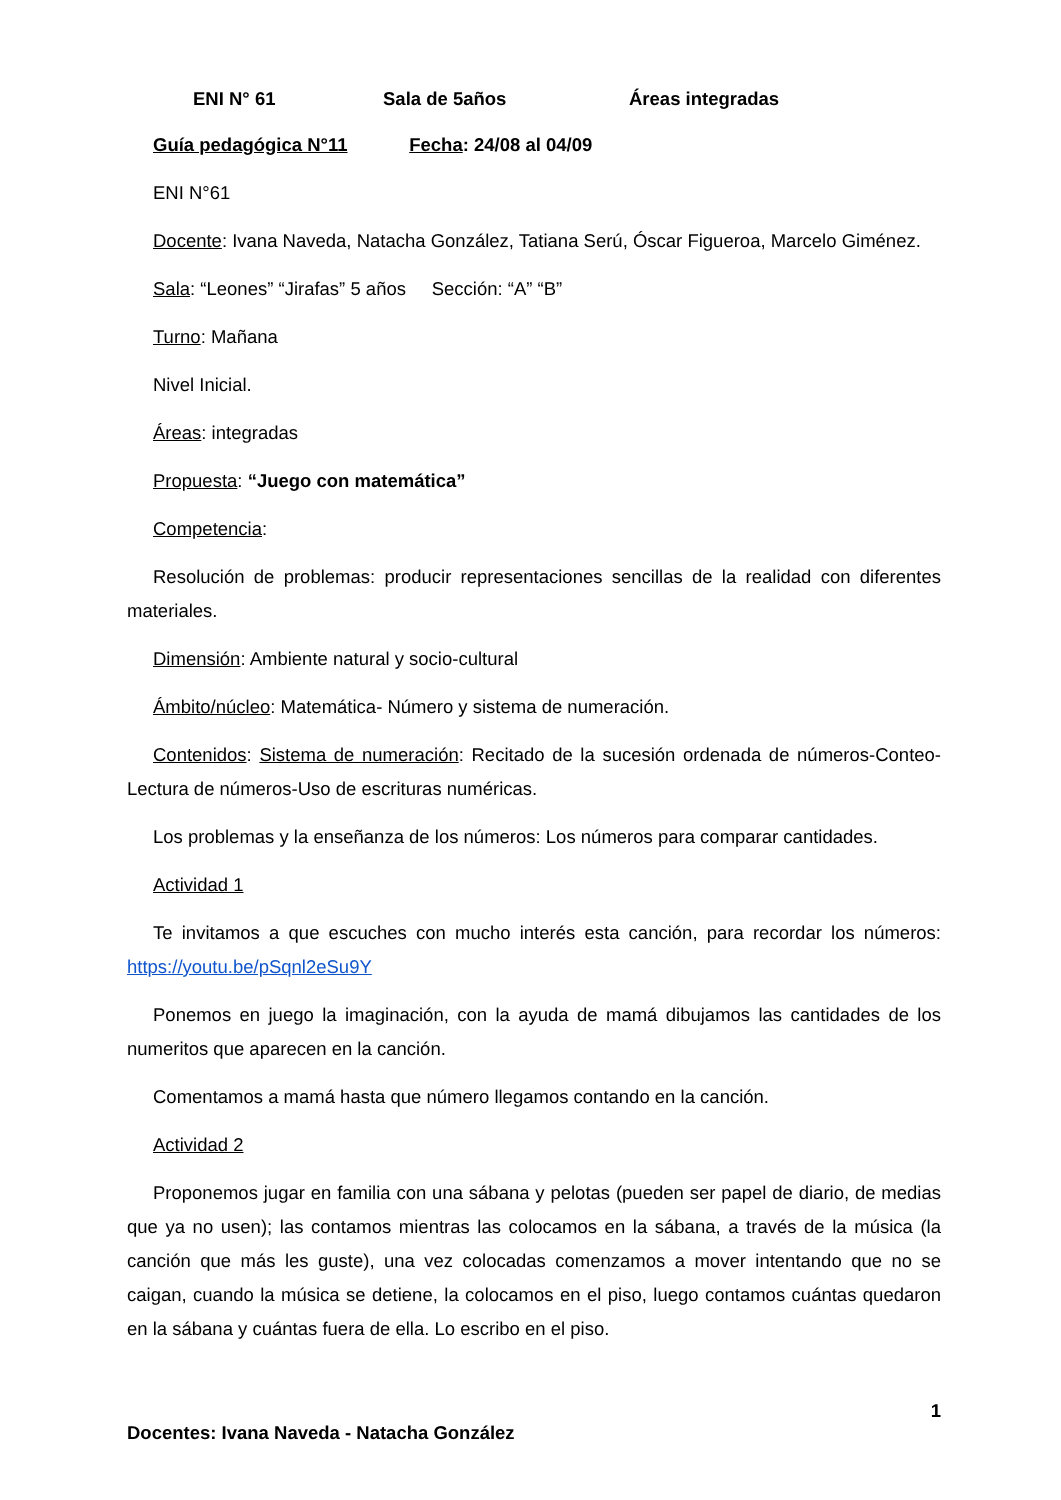ENI N° 61 Sala de 5años Áreas integradas
Guía pedagógica N°11 Fecha: 24/08 al 04/09
ENI N°61
Docente: Ivana Naveda, Natacha González, Tatiana Serú, Óscar Figueroa, Marcelo Giménez.
Sala: “Leones” “Jirafas” 5 años Sección: “A” “B”
Turno: Mañana
Nivel Inicial.
Áreas: integradas
Propuesta: “Juego con matemática”
Competencia:
Resolución de problemas: producir representaciones sencillas de la realidad con diferentes materiales.
Dimensión: Ambiente natural y socio-cultural
Ámbito/núcleo: Matemática- Número y sistema de numeración.
Contenidos: Sistema de numeración: Recitado de la sucesión ordenada de números-Conteo- Lectura de números-Uso de escrituras numéricas.
Los problemas y la enseñanza de los números: Los números para comparar cantidades.
Actividad 1
Te invitamos a que escuches con mucho interés esta canción, para recordar los números: https://youtu.be/pSqnl2eSu9Y
Ponemos en juego la imaginación, con la ayuda de mamá dibujamos las cantidades de los numeritos que aparecen en la canción.
Comentamos a mamá hasta que número llegamos contando en la canción.
Actividad 2
Proponemos jugar en familia con una sábana y pelotas (pueden ser papel de diario, de medias que ya no usen); las contamos mientras las colocamos en la sábana, a través de la música (la canción que más les guste), una vez colocadas comenzamos a mover intentando que no se caigan, cuando la música se detiene, la colocamos en el piso, luego contamos cuántas quedaron en la sábana y cuántas fuera de ella. Lo escribo en el piso.
1
Docentes: Ivana Naveda - Natacha González